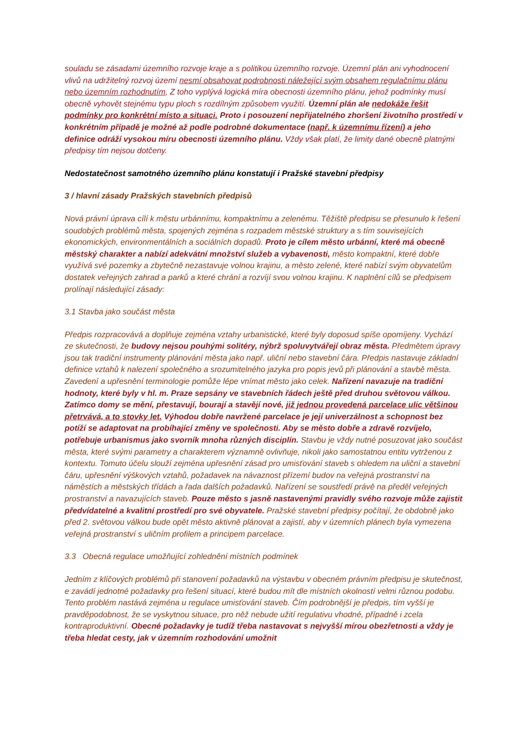souladu se zásadami územního rozvoje kraje a s politikou územního rozvoje. Územní plán ani vyhodnocení vlivů na udržitelný rozvoj území nesmí obsahovat podrobnosti náležející svým obsahem regulačnímu plánu nebo územním rozhodnutím, Z toho vyplývá logická míra obecnosti územního plánu, jehož podmínky musí obecně vyhovět stejnému typu ploch s rozdílným způsobem využití. Územní plán ale nedokáže řešit podmínky pro konkrétní místo a situaci. Proto i posouzení nepřijatelného zhoršení životního prostředí v konkrétním případě je možné až podle podrobné dokumentace (např. k územnímu řízení) a jeho definice odráží vysokou míru obecnosti územního plánu. Vždy však platí, že limity dané obecně platnými předpisy tím nejsou dotčeny.
Nedostatečnost samotného územního plánu konstatují i Pražské stavební předpisy
3 / hlavní zásady Pražských stavebních předpisů
Nová právní úprava cílí k městu urbánnímu, kompaktnímu a zelenému. Těžiště předpisu se přesunulo k řešení soudobých problémů města, spojených zejména s rozpadem městské struktury a s tím souvisejících ekonomických, environmentálních a sociálních dopadů. Proto je cílem město urbánní, které má obecně městský charakter a nabízí adekvátní množství služeb a vybavenosti, město kompaktní, které dobře využívá své pozemky a zbytečně nezastavuje volnou krajinu, a město zelené, které nabízí svým obyvatelům dostatek veřejných zahrad a parků a které chrání a rozvíjí svou volnou krajinu. K naplnění cílů se předpisem prolínají následující zásady:
3.1 Stavba jako součást města
Předpis rozpracovává a doplňuje zejména vztahy urbanistické, které byly doposud spíše opomíjeny. Vychází ze skutečnosti, že budovy nejsou pouhými solitéry, nýbrž spoluvytvářejí obraz města. Předmětem úpravy jsou tak tradiční instrumenty plánování města jako např. uliční nebo stavební čára. Předpis nastavuje základní definice vztahů k nalezení společného a srozumitelného jazyka pro popis jevů při plánování a stavbě města. Zavedení a upřesnění terminologie pomůže lépe vnímat město jako celek. Nařízení navazuje na tradiční hodnoty, které byly v hl. m. Praze sepsány ve stavebních řádech ještě před druhou světovou válkou. Zatímco domy se mění, přestavují, bourají a stavějí nové, již jednou provedená parcelace ulic většinou přetrvává, a to stovky let. Výhodou dobře navržené parcelace je její univerzálnost a schopnost bez potíží se adaptovat na probíhající změny ve společnosti. Aby se město dobře a zdravě rozvíjelo, potřebuje urbanismus jako svorník mnoha různých disciplín. Stavbu je vždy nutné posuzovat jako součást města, které svými parametry a charakterem významně ovlivňuje, nikoli jako samostatnou entitu vytrženou z kontextu. Tomuto účelu slouží zejména upřesnění zásad pro umisťování staveb s ohledem na uliční a stavební čáru, upřesnění výškových vztahů, požadavek na návaznost přízemí budov na veřejná prostranství na náměstích a městských třídách a řada dalších požadavků. Nařízení se soustředí právě na předěl veřejných prostranství a navazujících staveb. Pouze město s jasně nastavenými pravidly svého rozvoje může zajistit předvídatelné a kvalitní prostředí pro své obyvatele. Pražské stavební předpisy počítají, že obdobně jako před 2. světovou válkou bude opět město aktivně plánovat a zajistí, aby v územních plánech byla vymezena veřejná prostranství s uličním profilem a principem parcelace.
3.3 Obecná regulace umožňující zohlednění místních podmínek
Jedním z klíčových problémů při stanovení požadavků na výstavbu v obecném právním předpisu je skutečnost, e zavádí jednotné požadavky pro řešení situací, které budou mít dle místních okolností velmi různou podobu. Tento problém nastává zejména u regulace umisťování staveb. Čím podrobnější je předpis, tím vyšší je pravděpodobnost, že se vyskytnou situace, pro něž nebude užití regulativu vhodné, případně i zcela kontraproduktivní. Obecné požadavky je tudíž třeba nastavovat s nejvyšší mírou obezřetnosti a vždy je třeba hledat cesty, jak v územním rozhodování umožnit